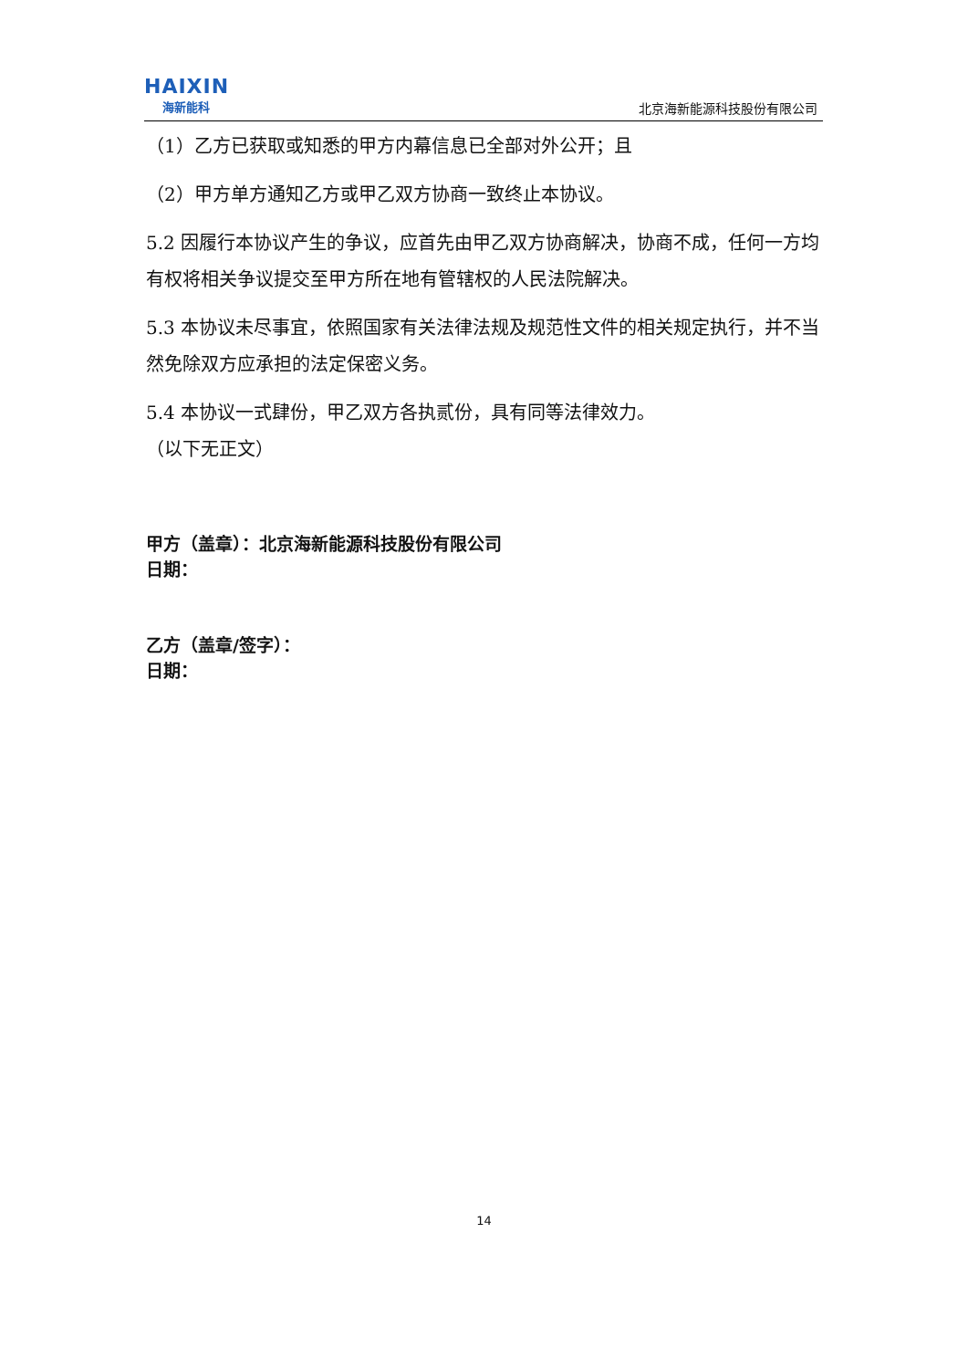HAIXIN
海新能科
北京海新能源科技股份有限公司
（1）乙方已获取或知悉的甲方内幕信息已全部对外公开；且
（2）甲方单方通知乙方或甲乙双方协商一致终止本协议。
5.2 因履行本协议产生的争议，应首先由甲乙双方协商解决，协商不成，任何一方均有权将相关争议提交至甲方所在地有管辖权的人民法院解决。
5.3 本协议未尽事宜，依照国家有关法律法规及规范性文件的相关规定执行，并不当然免除双方应承担的法定保密义务。
5.4 本协议一式肆份，甲乙双方各执贰份，具有同等法律效力。
（以下无正文）
甲方（盖章）：北京海新能源科技股份有限公司
日期：
乙方（盖章/签字）：
日期：
14